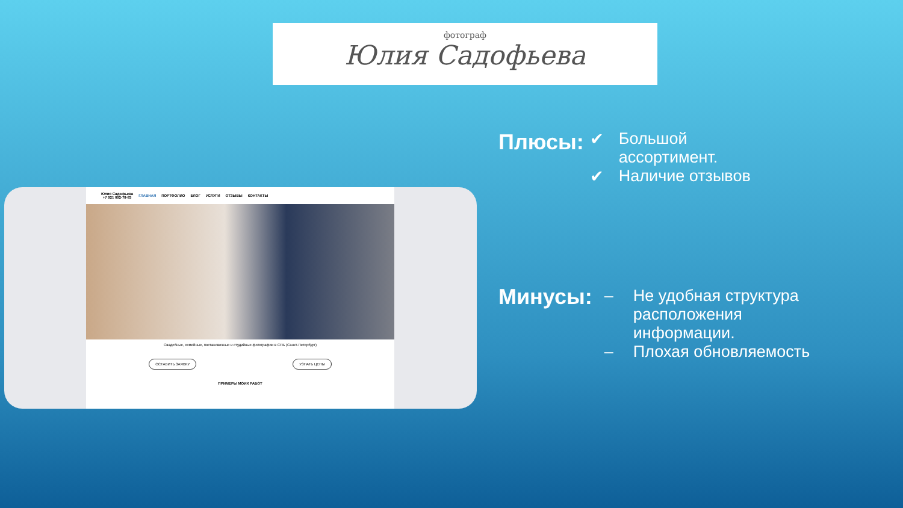фотограф
Юлия Садофьева
Юлия Садофьева
+7 921 092-78-83 ГЛАВНАЯ ПОРТФОЛИО БЛОГ УСЛУГИ ОТЗЫВЫ КОНТАКТЫ
Свадебные, семейные, постановочные и студийные фотографии в СПБ (Санкт-Петербург)
ОСТАВИТЬ ЗАЯВКУ УЗНАТЬ ЦЕНЫ
ПРИМЕРЫ МОИХ РАБОТ
Плюсы:
✔ Большой
ассортимент.
✔ Наличие отзывов
Минусы:
– Не удобная структура
расположения
информации.
– Плохая обновляемость